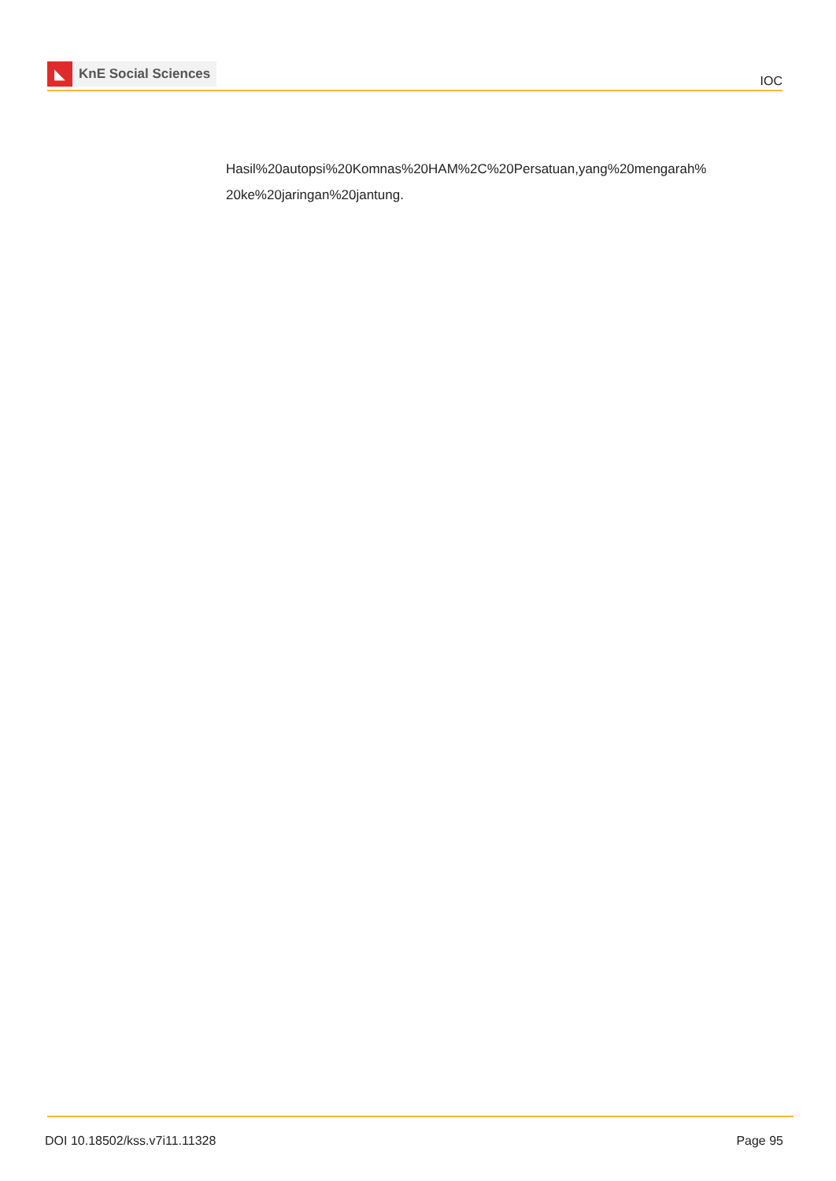◣
KnE Social Sciences
IOC
Hasil%20autopsi%20Komnas%20HAM%2C%20Persatuan,yang%20mengarah%
20ke%20jaringan%20jantung.
DOI 10.18502/kss.v7i11.11328 Page 95